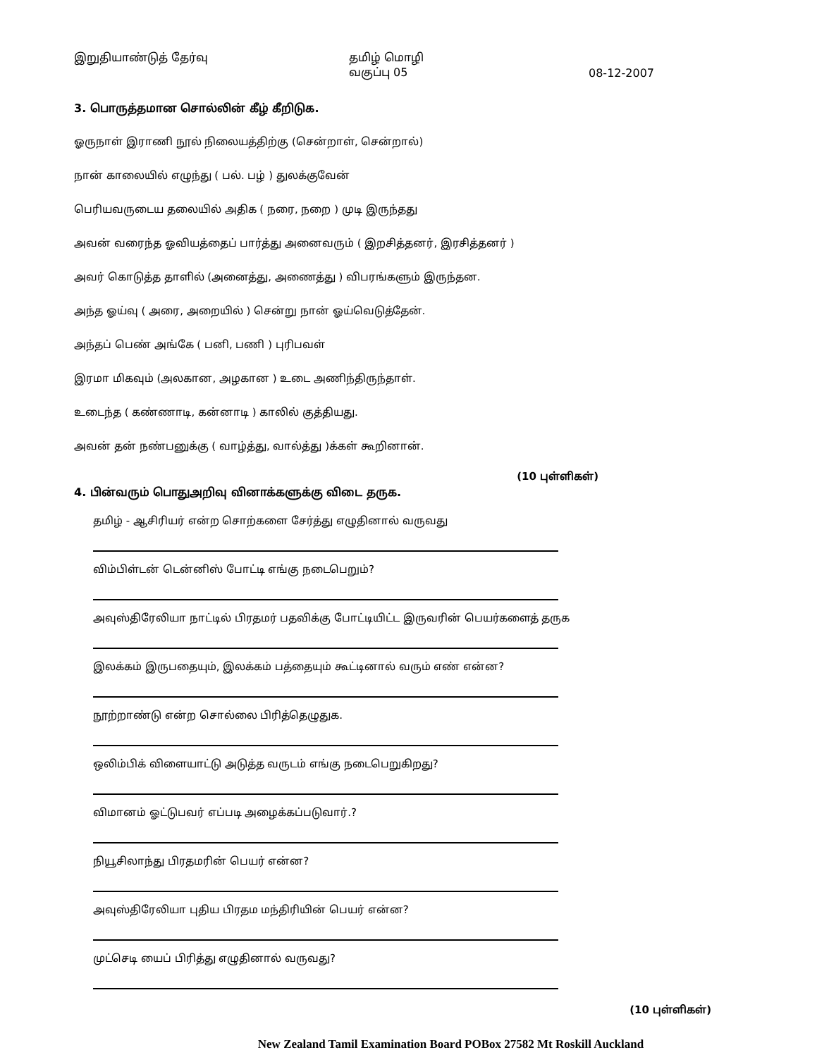இறுதியாண்டுத் தேர்வு தமிழ் மொழி
வகுப்பு 05
08-12-2007
3. பொருத்தமான சொல்லின் கீழ் கீறிடுக.
ஓருநாள் இராணி நூல் நிலையத்திற்கு (சென்றாள், சென்றால்)
நான் காலையில் எழுந்து ( பல். பழ் ) துலக்குவேன்
பெரியவருடைய தலையில் அதிக ( நரை, நறை ) முடி இருந்தது
அவன் வரைந்த ஓவியத்தைப் பார்த்து அனைவரும் ( இறசித்தனர், இரசித்தனர் )
அவர் கொடுத்த தாளில் (அனைத்து, அணைத்து ) விபரங்களும் இருந்தன.
அந்த ஓய்வு ( அரை, அறையில் ) சென்று நான் ஓய்வெடுத்தேன்.
அந்தப் பெண் அங்கே ( பனி, பணி ) புரிபவள்
இரமா மிகவும் (அலகான, அழகான ) உடை அணிந்திருந்தாள்.
உடைந்த ( கண்ணாடி, கன்னாடி ) காலில் குத்தியது.
அவன் தன் நண்பனுக்கு ( வாழ்த்து, வால்த்து )க்கள் கூறினான்.
(10 புள்ளிகள்)
4. பின்வரும் பொதுஅறிவு வினாக்களுக்கு விடை தருக.
தமிழ் - ஆசிரியர் என்ற சொற்களை சேர்த்து எழுதினால் வருவது
விம்பிள்டன் டென்னிஸ் போட்டி எங்கு நடைபெறும்?
அவுஸ்திரேலியா நாட்டில் பிரதமர் பதவிக்கு போட்டியிட்ட இருவரின் பெயர்களைத் தருக
இலக்கம் இருபதையும், இலக்கம் பத்தையும் கூட்டினால் வரும் எண் என்ன?
நூற்றாண்டு என்ற சொல்லை பிரித்தெழுதுக.
ஒலிம்பிக் விளையாட்டு அடுத்த வருடம் எங்கு நடைபெறுகிறது?
விமானம் ஓட்டுபவர் எப்படி அழைக்கப்படுவார்.?
நியூசிலாந்து பிரதமரின் பெயர் என்ன?
அவுஸ்திரேலியா புதிய பிரதம மந்திரியின் பெயர் என்ன?
முட்செடி யைப் பிரித்து எழுதினால் வருவது?
(10 புள்ளிகள்)
New Zealand Tamil Examination Board POBox 27582 Mt Roskill Auckland